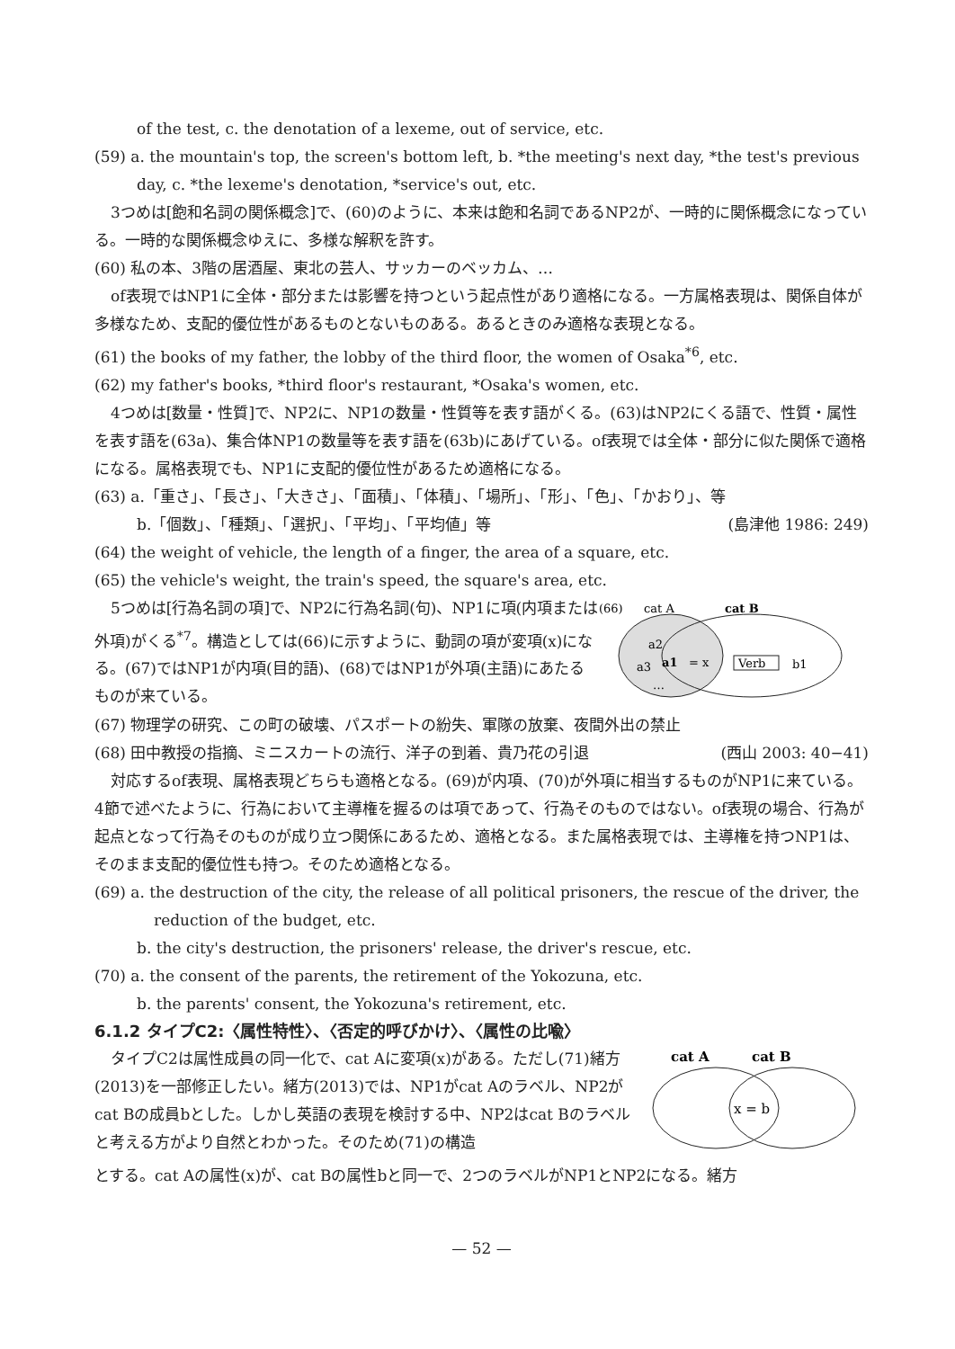of the test, c. the denotation of a lexeme, out of service, etc.
(59) a. the mountain's top, the screen's bottom left, b. *the meeting's next day, *the test's previous day, c. *the lexeme's denotation, *service's out, etc.
3つめは[飽和名詞の関係概念]で、(60)のように、本来は飽和名詞であるNP2が、一時的に関係概念になっている。一時的な関係概念ゆえに、多様な解釈を許す。
(60) 私の本、3階の居酒屋、東北の芸人、サッカーのベッカム、…
of表現ではNP1に全体・部分または影響を持つという起点性があり適格になる。一方属格表現は、関係自体が多様なため、支配的優位性があるものとないものある。あるときのみ適格な表現となる。
(61) the books of my father, the lobby of the third floor, the women of Osaka<sup>*6</sup>, etc.
(62) my father's books, *third floor's restaurant, *Osaka's women, etc.
4つめは[数量・性質]で、NP2に、NP1の数量・性質等を表す語がくる。(63)はNP2にくる語で、性質・属性を表す語を(63a)、集合体NP1の数量等を表す語を(63b)にあげている。of表現では全体・部分に似た関係で適格になる。属格表現でも、NP1に支配的優位性があるため適格になる。
(63) a.「重さ」、「長さ」、「大きさ」、「面積」、「体積」、「場所」、「形」、「色」、「かおり」、等
b.「個数」、「種類」、「選択」、「平均」、「平均値」等 (島津他 1986: 249)
(64) the weight of vehicle, the length of a finger, the area of a square, etc.
(65) the vehicle's weight, the train's speed, the square's area, etc.
5つめは[行為名詞の項]で、NP2に行為名詞(句)、NP1に項(内項または外項)がくる<sup>*7</sup>。構造としては(66)に示すように、動詞の項が変項(x)になる。(67)ではNP1が内項(目的語)、(68)ではNP1が外項(主語)にあたるものが来ている。
(66)
cat A
cat B
a2
a3
a1
= x
Verb
b1
…
(67) 物理学の研究、この町の破壊、パスポートの紛失、軍隊の放棄、夜間外出の禁止
(68) 田中教授の指摘、ミニスカートの流行、洋子の到着、貴乃花の引退 (西山 2003: 40−41)
対応するof表現、属格表現どちらも適格となる。(69)が内項、(70)が外項に相当するものがNP1に来ている。4節で述べたように、行為において主導権を握るのは項であって、行為そのものではない。of表現の場合、行為が起点となって行為そのものが成り立つ関係にあるため、適格となる。また属格表現では、主導権を持つNP1は、そのまま支配的優位性も持つ。そのため適格となる。
(69) a. the destruction of the city, the release of all political prisoners, the rescue of the driver, the
reduction of the budget, etc.
b. the city's destruction, the prisoners' release, the driver's rescue, etc.
(70) a. the consent of the parents, the retirement of the Yokozuna, etc.
b. the parents' consent, the Yokozuna's retirement, etc.
6.1.2 タイプC2:〈属性特性〉、〈否定的呼びかけ〉、〈属性の比喩〉
タイプC2は属性成員の同一化で、cat Aに変項(x)がある。ただし(71)緒方(2013)を一部修正したい。緒方(2013)では、NP1がcat Aのラベル、NP2がcat Bの成員bとした。しかし英語の表現を検討する中、NP2はcat Bのラベルと考える方がより自然とわかった。そのため(71)の構造
cat A
cat B
x = b
とする。cat Aの属性(x)が、cat Bの属性bと同一で、2つのラベルがNP1とNP2になる。緒方
— 52 —